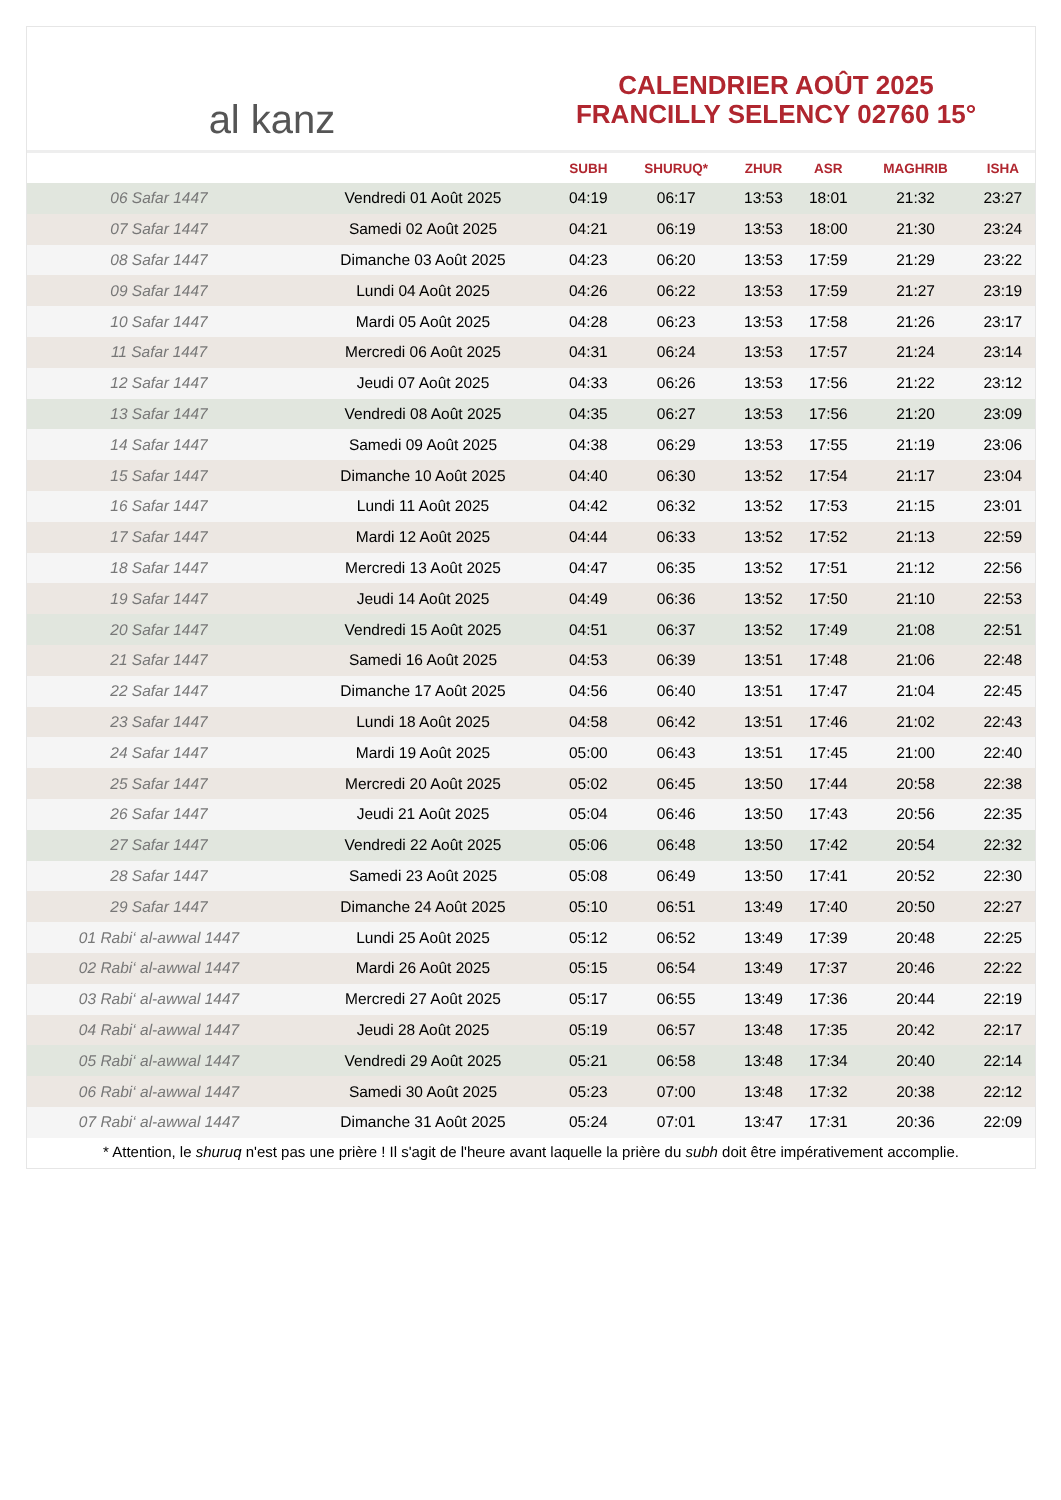al kanz
CALENDRIER AOÛT 2025
FRANCILLY SELENCY 02760 15°
| | | SUBH | SHURUQ* | ZHUR | ASR | MAGHRIB | ISHA |
| --- | --- | --- | --- | --- | --- | --- | --- |
| 06 Safar 1447 | Vendredi 01 Août 2025 | 04:19 | 06:17 | 13:53 | 18:01 | 21:32 | 23:27 |
| 07 Safar 1447 | Samedi 02 Août 2025 | 04:21 | 06:19 | 13:53 | 18:00 | 21:30 | 23:24 |
| 08 Safar 1447 | Dimanche 03 Août 2025 | 04:23 | 06:20 | 13:53 | 17:59 | 21:29 | 23:22 |
| 09 Safar 1447 | Lundi 04 Août 2025 | 04:26 | 06:22 | 13:53 | 17:59 | 21:27 | 23:19 |
| 10 Safar 1447 | Mardi 05 Août 2025 | 04:28 | 06:23 | 13:53 | 17:58 | 21:26 | 23:17 |
| 11 Safar 1447 | Mercredi 06 Août 2025 | 04:31 | 06:24 | 13:53 | 17:57 | 21:24 | 23:14 |
| 12 Safar 1447 | Jeudi 07 Août 2025 | 04:33 | 06:26 | 13:53 | 17:56 | 21:22 | 23:12 |
| 13 Safar 1447 | Vendredi 08 Août 2025 | 04:35 | 06:27 | 13:53 | 17:56 | 21:20 | 23:09 |
| 14 Safar 1447 | Samedi 09 Août 2025 | 04:38 | 06:29 | 13:53 | 17:55 | 21:19 | 23:06 |
| 15 Safar 1447 | Dimanche 10 Août 2025 | 04:40 | 06:30 | 13:52 | 17:54 | 21:17 | 23:04 |
| 16 Safar 1447 | Lundi 11 Août 2025 | 04:42 | 06:32 | 13:52 | 17:53 | 21:15 | 23:01 |
| 17 Safar 1447 | Mardi 12 Août 2025 | 04:44 | 06:33 | 13:52 | 17:52 | 21:13 | 22:59 |
| 18 Safar 1447 | Mercredi 13 Août 2025 | 04:47 | 06:35 | 13:52 | 17:51 | 21:12 | 22:56 |
| 19 Safar 1447 | Jeudi 14 Août 2025 | 04:49 | 06:36 | 13:52 | 17:50 | 21:10 | 22:53 |
| 20 Safar 1447 | Vendredi 15 Août 2025 | 04:51 | 06:37 | 13:52 | 17:49 | 21:08 | 22:51 |
| 21 Safar 1447 | Samedi 16 Août 2025 | 04:53 | 06:39 | 13:51 | 17:48 | 21:06 | 22:48 |
| 22 Safar 1447 | Dimanche 17 Août 2025 | 04:56 | 06:40 | 13:51 | 17:47 | 21:04 | 22:45 |
| 23 Safar 1447 | Lundi 18 Août 2025 | 04:58 | 06:42 | 13:51 | 17:46 | 21:02 | 22:43 |
| 24 Safar 1447 | Mardi 19 Août 2025 | 05:00 | 06:43 | 13:51 | 17:45 | 21:00 | 22:40 |
| 25 Safar 1447 | Mercredi 20 Août 2025 | 05:02 | 06:45 | 13:50 | 17:44 | 20:58 | 22:38 |
| 26 Safar 1447 | Jeudi 21 Août 2025 | 05:04 | 06:46 | 13:50 | 17:43 | 20:56 | 22:35 |
| 27 Safar 1447 | Vendredi 22 Août 2025 | 05:06 | 06:48 | 13:50 | 17:42 | 20:54 | 22:32 |
| 28 Safar 1447 | Samedi 23 Août 2025 | 05:08 | 06:49 | 13:50 | 17:41 | 20:52 | 22:30 |
| 29 Safar 1447 | Dimanche 24 Août 2025 | 05:10 | 06:51 | 13:49 | 17:40 | 20:50 | 22:27 |
| 01 Rabi‘ al-awwal 1447 | Lundi 25 Août 2025 | 05:12 | 06:52 | 13:49 | 17:39 | 20:48 | 22:25 |
| 02 Rabi‘ al-awwal 1447 | Mardi 26 Août 2025 | 05:15 | 06:54 | 13:49 | 17:37 | 20:46 | 22:22 |
| 03 Rabi‘ al-awwal 1447 | Mercredi 27 Août 2025 | 05:17 | 06:55 | 13:49 | 17:36 | 20:44 | 22:19 |
| 04 Rabi‘ al-awwal 1447 | Jeudi 28 Août 2025 | 05:19 | 06:57 | 13:48 | 17:35 | 20:42 | 22:17 |
| 05 Rabi‘ al-awwal 1447 | Vendredi 29 Août 2025 | 05:21 | 06:58 | 13:48 | 17:34 | 20:40 | 22:14 |
| 06 Rabi‘ al-awwal 1447 | Samedi 30 Août 2025 | 05:23 | 07:00 | 13:48 | 17:32 | 20:38 | 22:12 |
| 07 Rabi‘ al-awwal 1447 | Dimanche 31 Août 2025 | 05:24 | 07:01 | 13:47 | 17:31 | 20:36 | 22:09 |
* Attention, le shuruq n'est pas une prière ! Il s'agit de l'heure avant laquelle la prière du subh doit être impérativement accomplie.